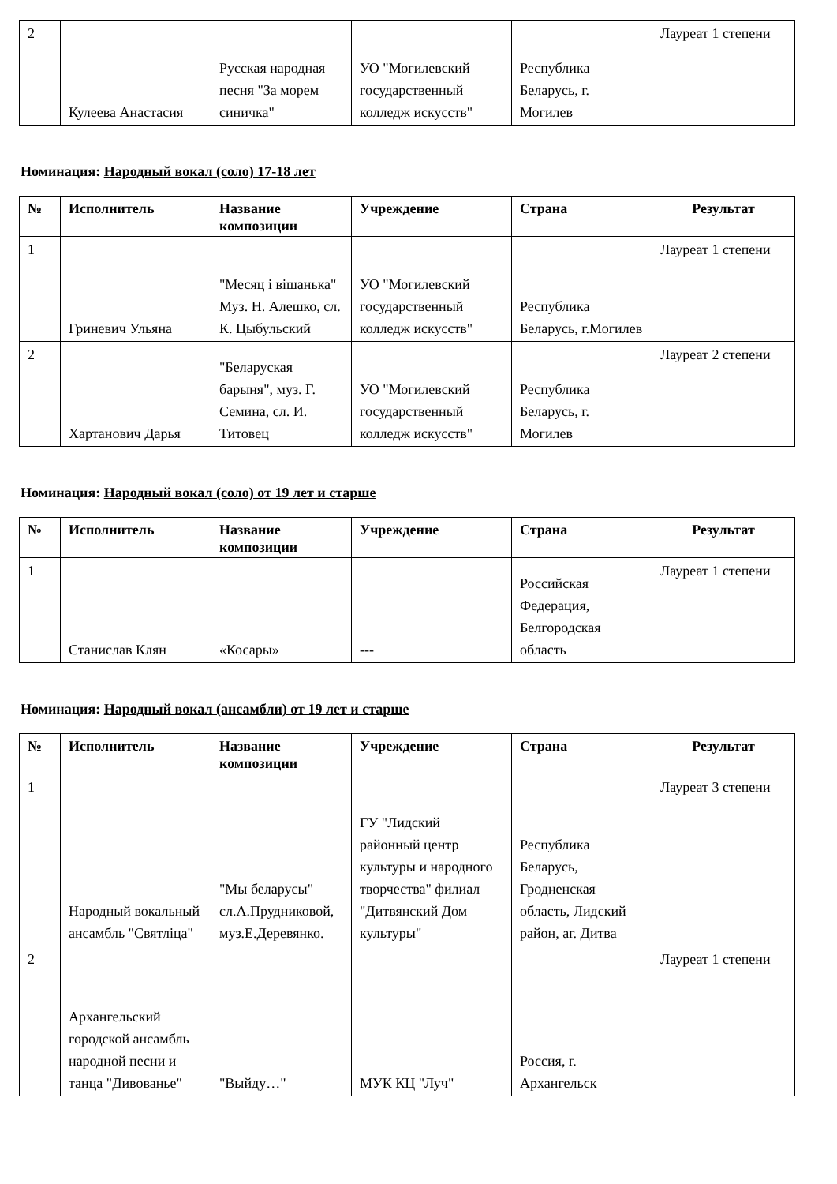| 2 | Кулеева Анастасия | Русская народная песня "За морем синичка" | УО "Могилевский государственный колледж искусств" | Республика Беларусь, г. Могилев | Лауреат 1 степени |
Номинация: Народный вокал (соло) 17-18 лет
| № | Исполнитель | Название композиции | Учреждение | Страна | Результат |
| --- | --- | --- | --- | --- | --- |
| 1 | Гриневич Ульяна | "Месяц і вішанька" Муз. Н. Алешко, сл. К. Цыбульский | УО "Могилевский государственный колледж искусств" | Республика Беларусь, г.Могилев | Лауреат 1 степени |
| 2 | Хартанович Дарья | "Беларуская барыня", муз. Г. Семина, сл. И. Титовец | УО "Могилевский государственный колледж искусств" | Республика Беларусь, г. Могилев | Лауреат 2 степени |
Номинация: Народный вокал (соло) от 19 лет и старше
| № | Исполнитель | Название композиции | Учреждение | Страна | Результат |
| --- | --- | --- | --- | --- | --- |
| 1 | Станислав Клян | «Косары» | --- | Российская Федерация, Белгородская область | Лауреат 1 степени |
Номинация: Народный вокал (ансамбли) от 19 лет и старше
| № | Исполнитель | Название композиции | Учреждение | Страна | Результат |
| --- | --- | --- | --- | --- | --- |
| 1 | Народный вокальный ансамбль "Святліца" | "Мы беларусы" сл.А.Прудниковой, муз.Е.Деревянко. | ГУ "Лидский районный центр культуры и народного творчества" филиал "Дитвянский Дом культуры" | Республика Беларусь, Гродненская область, Лидский район, аг. Дитва | Лауреат 3 степени |
| 2 | Архангельский городской ансамбль народной песни и танца "Дивованье" | "Выйду…" | МУК КЦ "Луч" | Россия, г. Архангельск | Лауреат 1 степени |